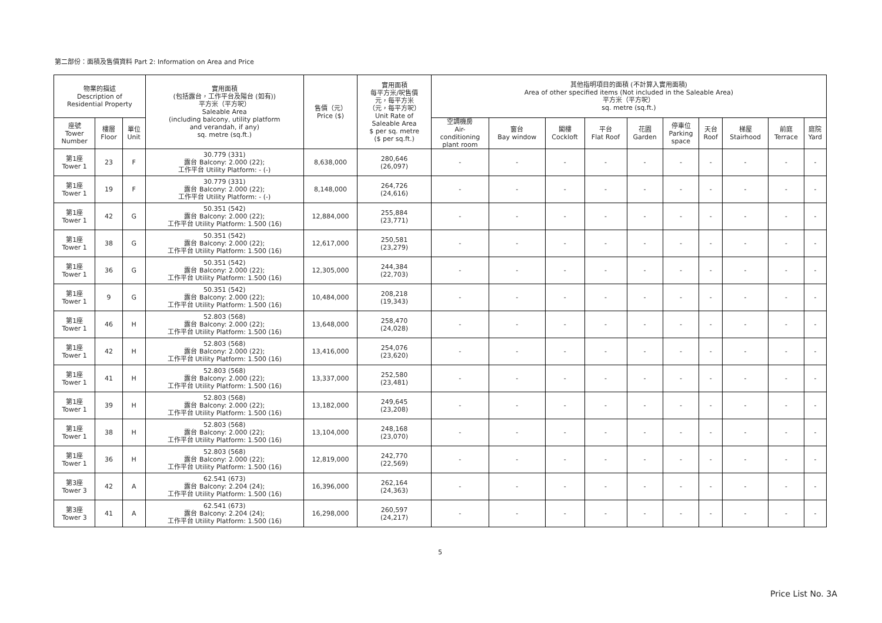第二部份：面積及售價資料 Part 2: Information on Area and Price
| 物業的描述 Description of Residential Property | | | 實用面積 (包括露台，工作平台及陽台 (如有)) 平方米（平方呎） Saleable Area (including balcony, utility platform and verandah, if any) sq. metre (sq.ft.) | 售價（元） Price ($) | 實用面積 每平方米/呎售價 元，每平方米 （元，每平方呎） Unit Rate of Saleable Area $ per sq. metre ($ per sq.ft.) | 其他指明項目的面積 (不計算入實用面積) Area of other specified items (Not included in the Saleable Area) 平方米（平方呎） sq. metre (sq.ft.) | | | | | | | | | |
| --- | --- | --- | --- | --- | --- | --- | --- | --- | --- | --- | --- | --- | --- | --- | --- |
| 座號 Tower Number | 樓層 Floor | 單位 Unit | | | | 空調機房 Air- conditioning plant room | 窗台 Bay window | 閣樓 Cockloft | 平台 Flat Roof | 花園 Garden | 停車位 Parking space | 天台 Roof | 梯屋 Stairhood | 前庭 Terrace | 庭院 Yard |
| 第1座 Tower 1 | 23 | F | 30.779 (331) 露台 Balcony: 2.000 (22); 工作平台 Utility Platform: - (-) | 8,638,000 | 280,646 (26,097) | - | - | - | - | - | - | - | - | - | - |
| 第1座 Tower 1 | 19 | F | 30.779 (331) 露台 Balcony: 2.000 (22); 工作平台 Utility Platform: - (-) | 8,148,000 | 264,726 (24,616) | - | - | - | - | - | - | - | - | - | - |
| 第1座 Tower 1 | 42 | G | 50.351 (542) 露台 Balcony: 2.000 (22); 工作平台 Utility Platform: 1.500 (16) | 12,884,000 | 255,884 (23,771) | - | - | - | - | - | - | - | - | - | - |
| 第1座 Tower 1 | 38 | G | 50.351 (542) 露台 Balcony: 2.000 (22); 工作平台 Utility Platform: 1.500 (16) | 12,617,000 | 250,581 (23,279) | - | - | - | - | - | - | - | - | - | - |
| 第1座 Tower 1 | 36 | G | 50.351 (542) 露台 Balcony: 2.000 (22); 工作平台 Utility Platform: 1.500 (16) | 12,305,000 | 244,384 (22,703) | - | - | - | - | - | - | - | - | - | - |
| 第1座 Tower 1 | 9 | G | 50.351 (542) 露台 Balcony: 2.000 (22); 工作平台 Utility Platform: 1.500 (16) | 10,484,000 | 208,218 (19,343) | - | - | - | - | - | - | - | - | - | - |
| 第1座 Tower 1 | 46 | H | 52.803 (568) 露台 Balcony: 2.000 (22); 工作平台 Utility Platform: 1.500 (16) | 13,648,000 | 258,470 (24,028) | - | - | - | - | - | - | - | - | - | - |
| 第1座 Tower 1 | 42 | H | 52.803 (568) 露台 Balcony: 2.000 (22); 工作平台 Utility Platform: 1.500 (16) | 13,416,000 | 254,076 (23,620) | - | - | - | - | - | - | - | - | - | - |
| 第1座 Tower 1 | 41 | H | 52.803 (568) 露台 Balcony: 2.000 (22); 工作平台 Utility Platform: 1.500 (16) | 13,337,000 | 252,580 (23,481) | - | - | - | - | - | - | - | - | - | - |
| 第1座 Tower 1 | 39 | H | 52.803 (568) 露台 Balcony: 2.000 (22); 工作平台 Utility Platform: 1.500 (16) | 13,182,000 | 249,645 (23,208) | - | - | - | - | - | - | - | - | - | - |
| 第1座 Tower 1 | 38 | H | 52.803 (568) 露台 Balcony: 2.000 (22); 工作平台 Utility Platform: 1.500 (16) | 13,104,000 | 248,168 (23,070) | - | - | - | - | - | - | - | - | - | - |
| 第1座 Tower 1 | 36 | H | 52.803 (568) 露台 Balcony: 2.000 (22); 工作平台 Utility Platform: 1.500 (16) | 12,819,000 | 242,770 (22,569) | - | - | - | - | - | - | - | - | - | - |
| 第3座 Tower 3 | 42 | A | 62.541 (673) 露台 Balcony: 2.204 (24); 工作平台 Utility Platform: 1.500 (16) | 16,396,000 | 262,164 (24,363) | - | - | - | - | - | - | - | - | - | - |
| 第3座 Tower 3 | 41 | A | 62.541 (673) 露台 Balcony: 2.204 (24); 工作平台 Utility Platform: 1.500 (16) | 16,298,000 | 260,597 (24,217) | - | - | - | - | - | - | - | - | - | - |
5
Price List No. 3A